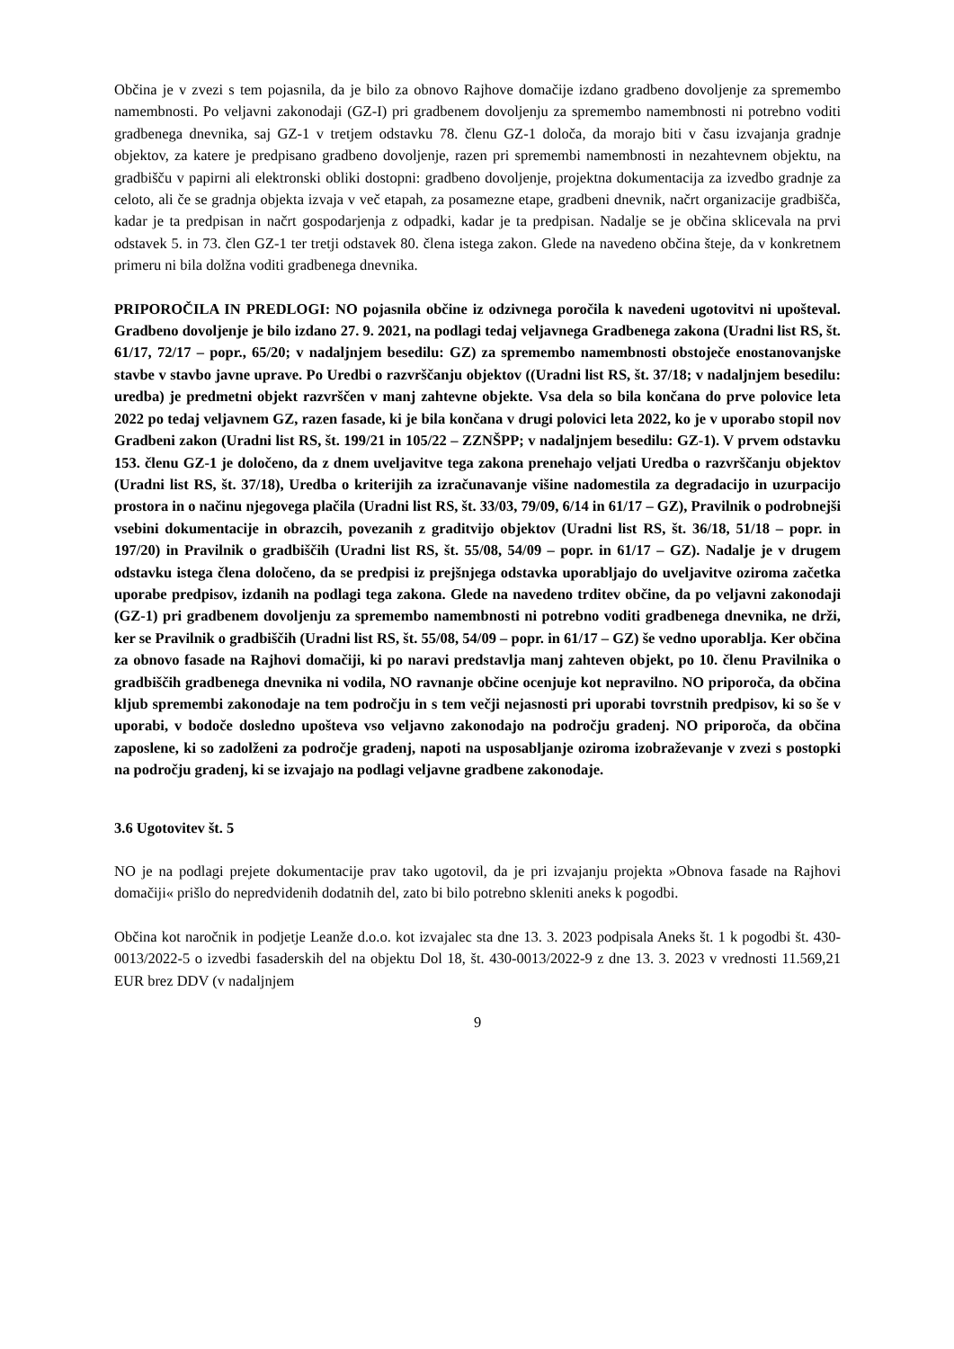Občina je v zvezi s tem pojasnila, da je bilo za obnovo Rajhove domačije izdano gradbeno dovoljenje za spremembo namembnosti. Po veljavni zakonodaji (GZ-I) pri gradbenem dovoljenju za spremembo namembnosti ni potrebno voditi gradbenega dnevnika, saj GZ-1 v tretjem odstavku 78. členu GZ-1 določa, da morajo biti v času izvajanja gradnje objektov, za katere je predpisano gradbeno dovoljenje, razen pri spremembi namembnosti in nezahtevnem objektu, na gradbišču v papirni ali elektronski obliki dostopni: gradbeno dovoljenje, projektna dokumentacija za izvedbo gradnje za celoto, ali če se gradnja objekta izvaja v več etapah, za posamezne etape, gradbeni dnevnik, načrt organizacije gradbišča, kadar je ta predpisan in načrt gospodarjenja z odpadki, kadar je ta predpisan. Nadalje se je občina sklicevala na prvi odstavek 5. in 73. člen GZ-1 ter tretji odstavek 80. člena istega zakon. Glede na navedeno občina šteje, da v konkretnem primeru ni bila dolžna voditi gradbenega dnevnika.
PRIPOROČILA IN PREDLOGI: NO pojasnila občine iz odzivnega poročila k navedeni ugotovitvi ni upošteval. Gradbeno dovoljenje je bilo izdano 27. 9. 2021, na podlagi tedaj veljavnega Gradbenega zakona (Uradni list RS, št. 61/17, 72/17 – popr., 65/20; v nadaljnjem besedilu: GZ) za spremembo namembnosti obstoječe enostanovanjske stavbe v stavbo javne uprave. Po Uredbi o razvrščanju objektov ((Uradni list RS, št. 37/18; v nadaljnjem besedilu: uredba) je predmetni objekt razvrščen v manj zahtevne objekte. Vsa dela so bila končana do prve polovice leta 2022 po tedaj veljavnem GZ, razen fasade, ki je bila končana v drugi polovici leta 2022, ko je v uporabo stopil nov Gradbeni zakon (Uradni list RS, št. 199/21 in 105/22 – ZZNŠPP; v nadaljnjem besedilu: GZ-1). V prvem odstavku 153. členu GZ-1 je določeno, da z dnem uveljavitve tega zakona prenehajo veljati Uredba o razvrščanju objektov (Uradni list RS, št. 37/18), Uredba o kriterijih za izračunavanje višine nadomestila za degradacijo in uzurpacijo prostora in o načinu njegovega plačila (Uradni list RS, št. 33/03, 79/09, 6/14 in 61/17 – GZ), Pravilnik o podrobnejši vsebini dokumentacije in obrazcih, povezanih z graditvijo objektov (Uradni list RS, št. 36/18, 51/18 – popr. in 197/20) in Pravilnik o gradbiščih (Uradni list RS, št. 55/08, 54/09 – popr. in 61/17 – GZ). Nadalje je v drugem odstavku istega člena določeno, da se predpisi iz prejšnjega odstavka uporabljajo do uveljavitve oziroma začetka uporabe predpisov, izdanih na podlagi tega zakona. Glede na navedeno trditev občine, da po veljavni zakonodaji (GZ-1) pri gradbenem dovoljenju za spremembo namembnosti ni potrebno voditi gradbenega dnevnika, ne drži, ker se Pravilnik o gradbiščih (Uradni list RS, št. 55/08, 54/09 – popr. in 61/17 – GZ) še vedno uporablja. Ker občina za obnovo fasade na Rajhovi domačiji, ki po naravi predstavlja manj zahteven objekt, po 10. členu Pravilnika o gradbiščih gradbenega dnevnika ni vodila, NO ravnanje občine ocenjuje kot nepravilno. NO priporoča, da občina kljub spremembi zakonodaje na tem področju in s tem večji nejasnosti pri uporabi tovrstnih predpisov, ki so še v uporabi, v bodoče dosledno upošteva vso veljavno zakonodajo na področju gradenj. NO priporoča, da občina zaposlene, ki so zadolženi za področje gradenj, napoti na usposabljanje oziroma izobraževanje v zvezi s postopki na področju gradenj, ki se izvajajo na podlagi veljavne gradbene zakonodaje.
3.6 Ugotovitev št. 5
NO je na podlagi prejete dokumentacije prav tako ugotovil, da je pri izvajanju projekta »Obnova fasade na Rajhovi domačiji« prišlo do nepredvidenih dodatnih del, zato bi bilo potrebno skleniti aneks k pogodbi.
Občina kot naročnik in podjetje Leanže d.o.o. kot izvajalec sta dne 13. 3. 2023 podpisala Aneks št. 1 k pogodbi št. 430-0013/2022-5 o izvedbi fasaderskih del na objektu Dol 18, št. 430-0013/2022-9 z dne 13. 3. 2023 v vrednosti 11.569,21 EUR brez DDV (v nadaljnjem
9